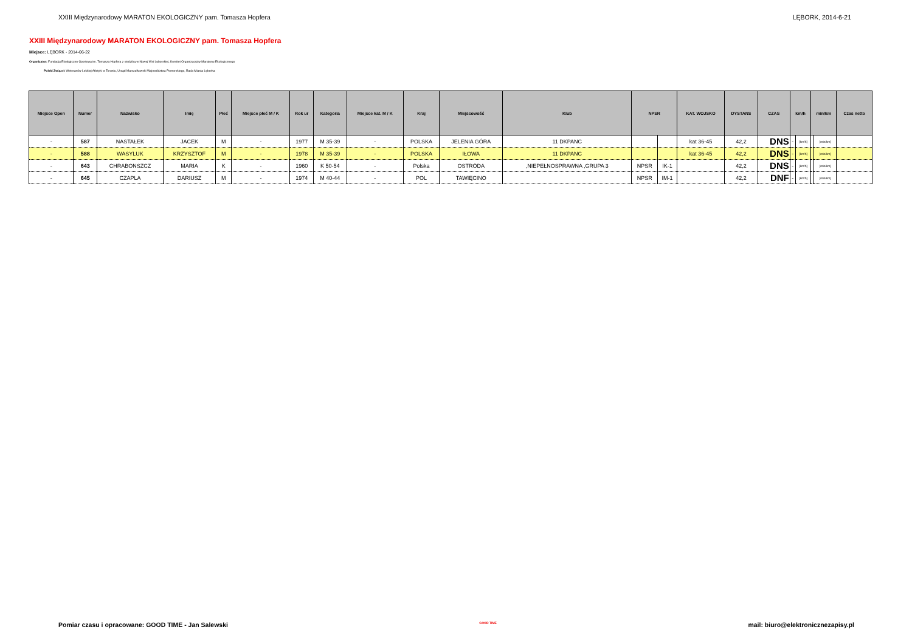XXIII Międzynarodowy MARATON EKOLOGICZNY pam. Tomasza Hopfera LĘBORK, 2014-6-21
XXIII Międzynarodowy MARATON EKOLOGICZNY pam. Tomasza Hopfera
Miejsce: LĘBORK - 2014-06-22
Organizator: Fundacja Ekologiczno-Sportowa im. Tomasza Hopfera z siedzibą w Nowej Wsi Lęborskiej, Komitet Organizacyjny Maratonu Ekologicznego
Polski Związek Weteranów Lekkiej Atletyki w Toruniu, Urząd Marszałkowski Województwa Pomorskiego, Rada Miasta Lęborka
| Miejsce Open | Numer | Nazwisko | Imię | Płeć | Miejsce płeć M / K | Rok ur | Kategoria | Miejsce kat. M / K | Kraj | Miejscowość | Klub | NPSR | | KAT. WOJSKO | DYSTANS | CZAS | km/h | | min/km | | Czas netto |
| --- | --- | --- | --- | --- | --- | --- | --- | --- | --- | --- | --- | --- | --- | --- | --- | --- | --- | --- | --- | --- | --- |
| - | 587 | NASTAŁEK | JACEK | M | - | 1977 | M 35-39 | - | POLSKA | JELENIA GÓRA | 11 DKPANC | | | kat 36-45 | 42,2 | DNS | - | [km/h] | | [min/km] | |
| - | 588 | WASYLUK | KRZYSZTOF | M | - | 1978 | M 35-39 | - | POLSKA | IŁOWA | 11 DKPANC | | | kat 36-45 | 42,2 | DNS | - | [km/h] | | [min/km] | |
| - | 643 | CHRABONSZCZ | MARIA | K | - | 1960 | K 50-54 | - | Polska | OSTRÓDA | ,NIEPEŁNOSPRAWNA ,GRUPA 3 | NPSR | IK-1 | | 42,2 | DNS | - | [km/h] | | [min/km] | |
| - | 645 | CZAPLA | DARIUSZ | M | - | 1974 | M 40-44 | - | POL | TAWIĘCINO | | NPSR | IM-1 | | 42,2 | DNF | - | [km/h] | | [min/km] | |
Pomiar czasu i opracowane: GOOD TIME - Jan Salewski GOOD TIME mail: biuro@elektronicznezapisy.pl